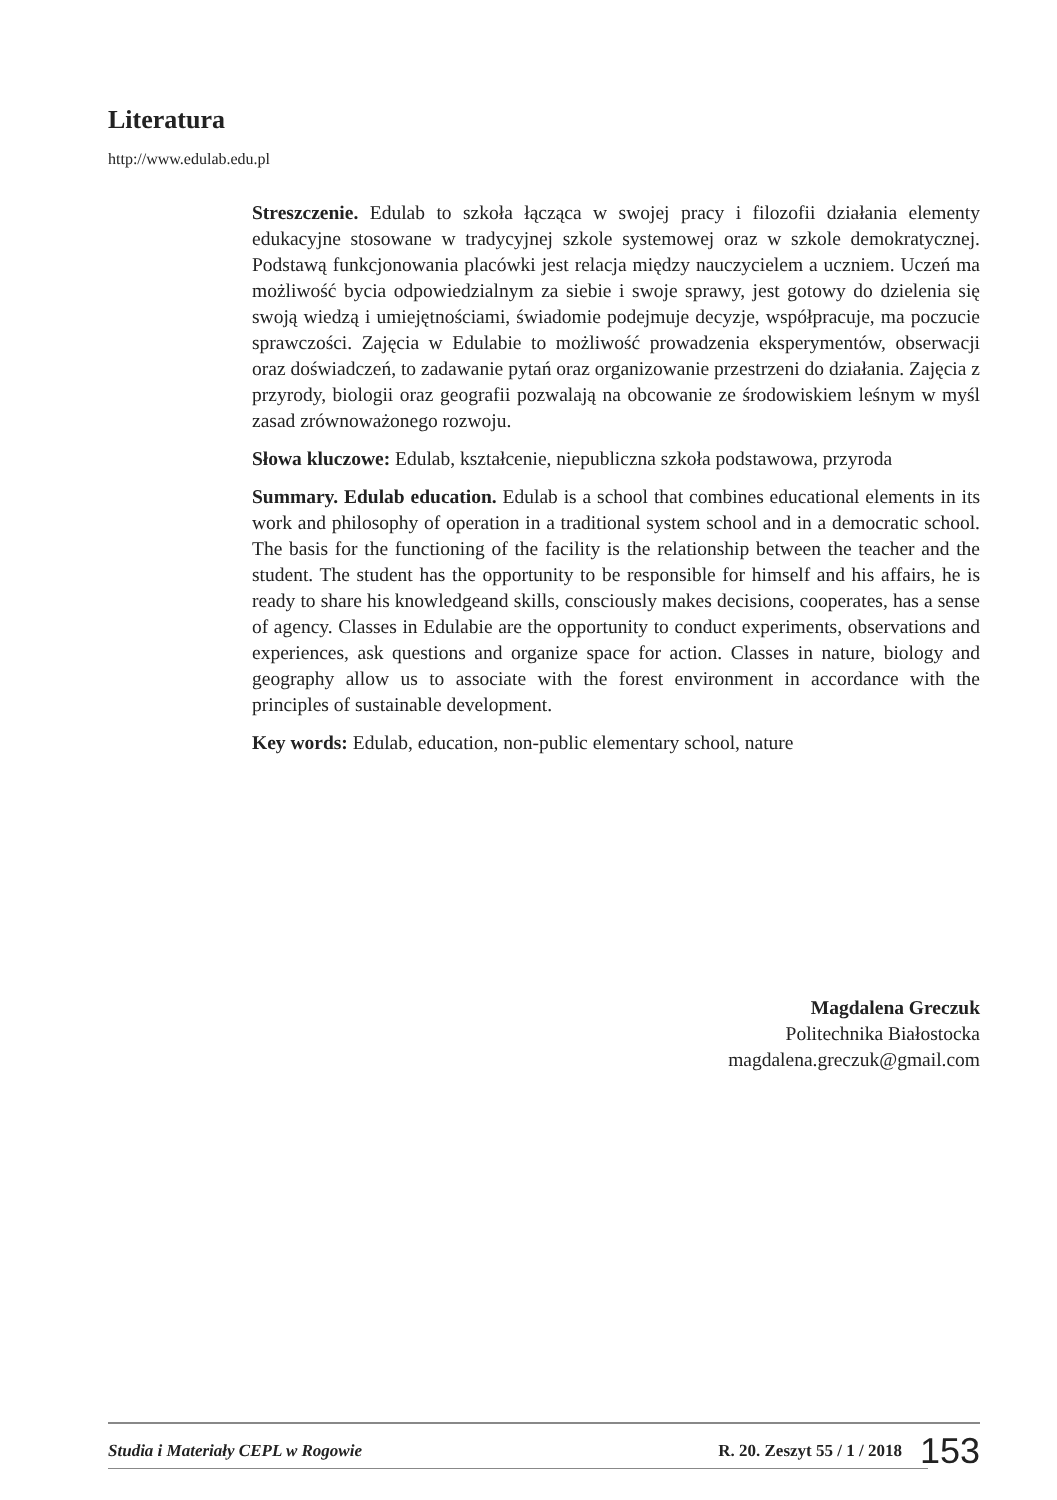Literatura
http://www.edulab.edu.pl
Streszczenie. Edulab to szkoła łącząca w swojej pracy i filozofii działania elementy edukacyjne stosowane w tradycyjnej szkole systemowej oraz w szkole demokratycznej. Podstawą funkcjonowania placówki jest relacja między nauczycielem a uczniem. Uczeń ma możliwość bycia odpowiedzialnym za siebie i swoje sprawy, jest gotowy do dzielenia się swoją wiedzą i umiejętnościami, świadomie podejmuje decyzje, współpracuje, ma poczucie sprawczości. Zajęcia w Edulabie to możliwość prowadzenia eksperymentów, obserwacji oraz doświadczeń, to zadawanie pytań oraz organizowanie przestrzeni do działania. Zajęcia z przyrody, biologii oraz geografii pozwalają na obcowanie ze środowiskiem leśnym w myśl zasad zrównoważonego rozwoju.
Słowa kluczowe: Edulab, kształcenie, niepubliczna szkoła podstawowa, przyroda
Summary. Edulab education. Edulab is a school that combines educational elements in its work and philosophy of operation in a traditional system school and in a democratic school. The basis for the functioning of the facility is the relationship between the teacher and the student. The student has the opportunity to be responsible for himself and his affairs, he is ready to share his knowledgeand skills, consciously makes decisions, cooperates, has a sense of agency. Classes in Edulabie are the opportunity to conduct experiments, observations and experiences, ask questions and organize space for action. Classes in nature, biology and geography allow us to associate with the forest environment in accordance with the principles of sustainable development.
Key words: Edulab, education, non-public elementary school, nature
Magdalena Greczuk
Politechnika Białostocka
magdalena.greczuk@gmail.com
Studia i Materiały CEPL w Rogowie R. 20. Zeszyt 55 / 1 / 2018 153